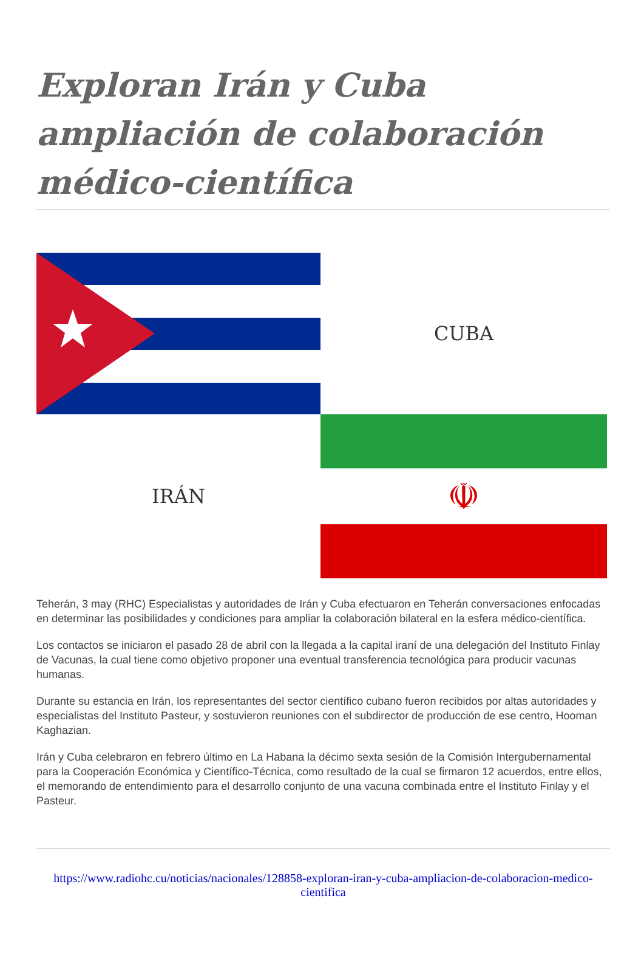Exploran Irán y Cuba ampliación de colaboración médico-científica
CUBA
IRÁN
☫
Teherán, 3 may (RHC) Especialistas y autoridades de Irán y Cuba efectuaron en Teherán conversaciones enfocadas en determinar las posibilidades y condiciones para ampliar la colaboración bilateral en la esfera médico-científica.
Los contactos se iniciaron el pasado 28 de abril con la llegada a la capital iraní de una delegación del Instituto Finlay de Vacunas, la cual tiene como objetivo proponer una eventual transferencia tecnológica para producir vacunas humanas.
Durante su estancia en Irán, los representantes del sector científico cubano fueron recibidos por altas autoridades y especialistas del Instituto Pasteur, y sostuvieron reuniones con el subdirector de producción de ese centro, Hooman Kaghazian.
Irán y Cuba celebraron en febrero último en La Habana la décimo sexta sesión de la Comisión Intergubernamental para la Cooperación Económica y Científico-Técnica, como resultado de la cual se firmaron 12 acuerdos, entre ellos, el memorando de entendimiento para el desarrollo conjunto de una vacuna combinada entre el Instituto Finlay y el Pasteur.
https://www.radiohc.cu/noticias/nacionales/128858-exploran-iran-y-cuba-ampliacion-de-colaboracion-medico-cientifica